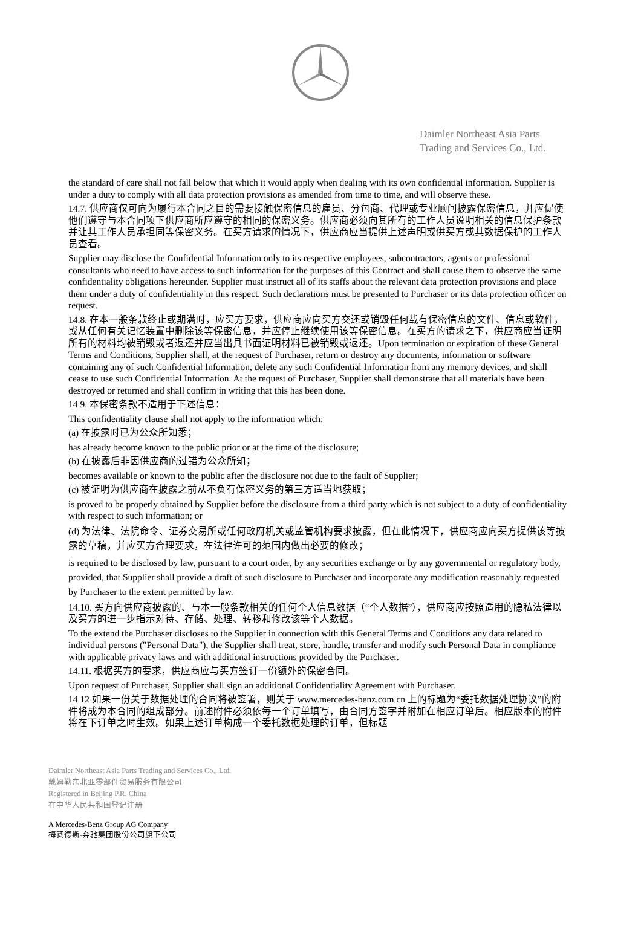Daimler Northeast Asia Parts
Trading and Services Co., Ltd.
the standard of care shall not fall below that which it would apply when dealing with its own confidential information. Supplier is under a duty to comply with all data protection provisions as amended from time to time, and will observe these.
14.7. 供应商仅可向为履行本合同之目的需要接触保密信息的雇员、分包商、代理或专业顾问披露保密信息，并应促使他们遵守与本合同项下供应商所应遵守的相同的保密义务。供应商必须向其所有的工作人员说明相关的信息保护条款并让其工作人员承担同等保密义务。在买方请求的情况下，供应商应当提供上述声明或供买方或其数据保护的工作人员查看。
Supplier may disclose the Confidential Information only to its respective employees, subcontractors, agents or professional consultants who need to have access to such information for the purposes of this Contract and shall cause them to observe the same confidentiality obligations hereunder. Supplier must instruct all of its staffs about the relevant data protection provisions and place them under a duty of confidentiality in this respect. Such declarations must be presented to Purchaser or its data protection officer on request.
14.8. 在本一般条款终止或期满时，应买方要求，供应商应向买方交还或销毁任何载有保密信息的文件、信息或软件，或从任何有关记忆装置中删除该等保密信息，并应停止继续使用该等保密信息。在买方的请求之下，供应商应当证明所有的材料均被销毁或者返还并应当出具书面证明材料已被销毁或返还。Upon termination or expiration of these General Terms and Conditions, Supplier shall, at the request of Purchaser, return or destroy any documents, information or software containing any of such Confidential Information, delete any such Confidential Information from any memory devices, and shall cease to use such Confidential Information. At the request of Purchaser, Supplier shall demonstrate that all materials have been destroyed or returned and shall confirm in writing that this has been done.
14.9. 本保密条款不适用于下述信息：
This confidentiality clause shall not apply to the information which:
(a) 在披露时已为公众所知悉；
has already become known to the public prior or at the time of the disclosure;
(b) 在披露后非因供应商的过错为公众所知；
becomes available or known to the public after the disclosure not due to the fault of Supplier;
(c) 被证明为供应商在披露之前从不负有保密义务的第三方适当地获取；
is proved to be properly obtained by Supplier before the disclosure from a third party which is not subject to a duty of confidentiality with respect to such information; or
(d) 为法律、法院命令、证券交易所或任何政府机关或监管机构要求披露，但在此情况下，供应商应向买方提供该等披露的草稿，并应买方合理要求，在法律许可的范围内做出必要的修改；
is required to be disclosed by law, pursuant to a court order, by any securities exchange or by any governmental or regulatory body, provided, that Supplier shall provide a draft of such disclosure to Purchaser and incorporate any modification reasonably requested by Purchaser to the extent permitted by law.
14.10. 买方向供应商披露的、与本一般条款相关的任何个人信息数据（“个人数据”），供应商应按照适用的隐私法律以及买方的进一步指示对待、存储、处理、转移和修改该等个人数据。
To the extend the Purchaser discloses to the Supplier in connection with this General Terms and Conditions any data related to individual persons ("Personal Data"), the Supplier shall treat, store, handle, transfer and modify such Personal Data in compliance with applicable privacy laws and with additional instructions provided by the Purchaser.
14.11. 根据买方的要求，供应商应与买方签订一份额外的保密合同。
Upon request of Purchaser, Supplier shall sign an additional Confidentiality Agreement with Purchaser.
14.12 如果一份关于数据处理的合同将被签署，则关于 www.mercedes-benz.com.cn 上的标题为“委托数据处理协议”的附件将成为本合同的组成部分。前述附件必须依每一个订单填写，由合同方签字并附加在相应订单后。相应版本的附件将在下订单之时生效。如果上述订单构成一个委托数据处理的订单，但标题
Daimler Northeast Asia Parts Trading and Services Co., Ltd.
戴姆勒东北亚零部件贸易服务有限公司
Registered in Beijing P.R. China
在中华人民共和国登记注册
A Mercedes-Benz Group AG Company
梅赛德斯-奔驰集团股份公司旗下公司